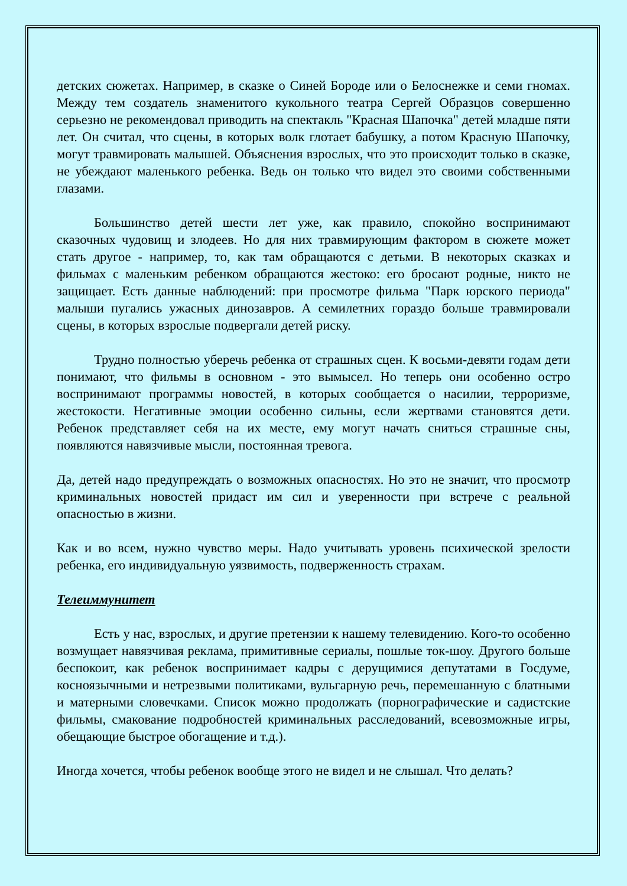детских сюжетах. Например, в сказке о Синей Бороде или о Белоснежке и семи гномах. Между тем создатель знаменитого кукольного театра Сергей Образцов совершенно серьезно не рекомендовал приводить на спектакль "Красная Шапочка" детей младше пяти лет. Он считал, что сцены, в которых волк глотает бабушку, а потом Красную Шапочку, могут травмировать малышей. Объяснения взрослых, что это происходит только в сказке, не убеждают маленького ребенка. Ведь он только что видел это своими собственными глазами.
Большинство детей шести лет уже, как правило, спокойно воспринимают сказочных чудовищ и злодеев. Но для них травмирующим фактором в сюжете может стать другое - например, то, как там обращаются с детьми. В некоторых сказках и фильмах с маленьким ребенком обращаются жестоко: его бросают родные, никто не защищает. Есть данные наблюдений: при просмотре фильма "Парк юрского периода" малыши пугались ужасных динозавров. А семилетних гораздо больше травмировали сцены, в которых взрослые подвергали детей риску.
Трудно полностью уберечь ребенка от страшных сцен. К восьми-девяти годам дети понимают, что фильмы в основном - это вымысел. Но теперь они особенно остро воспринимают программы новостей, в которых сообщается о насилии, терроризме, жестокости. Негативные эмоции особенно сильны, если жертвами становятся дети. Ребенок представляет себя на их месте, ему могут начать сниться страшные сны, появляются навязчивые мысли, постоянная тревога.
Да, детей надо предупреждать о возможных опасностях. Но это не значит, что просмотр криминальных новостей придаст им сил и уверенности при встрече с реальной опасностью в жизни.
Как и во всем, нужно чувство меры. Надо учитывать уровень психической зрелости ребенка, его индивидуальную уязвимость, подверженность страхам.
Телеиммунитет
Есть у нас, взрослых, и другие претензии к нашему телевидению. Кого-то особенно возмущает навязчивая реклама, примитивные сериалы, пошлые ток-шоу. Другого больше беспокоит, как ребенок воспринимает кадры с дерущимися депутатами в Госдуме, косноязычными и нетрезвыми политиками, вульгарную речь, перемешанную с блатными и матерными словечками. Список можно продолжать (порнографические и садистские фильмы, смакование подробностей криминальных расследований, всевозможные игры, обещающие быстрое обогащение и т.д.).
Иногда хочется, чтобы ребенок вообще этого не видел и не слышал. Что делать?